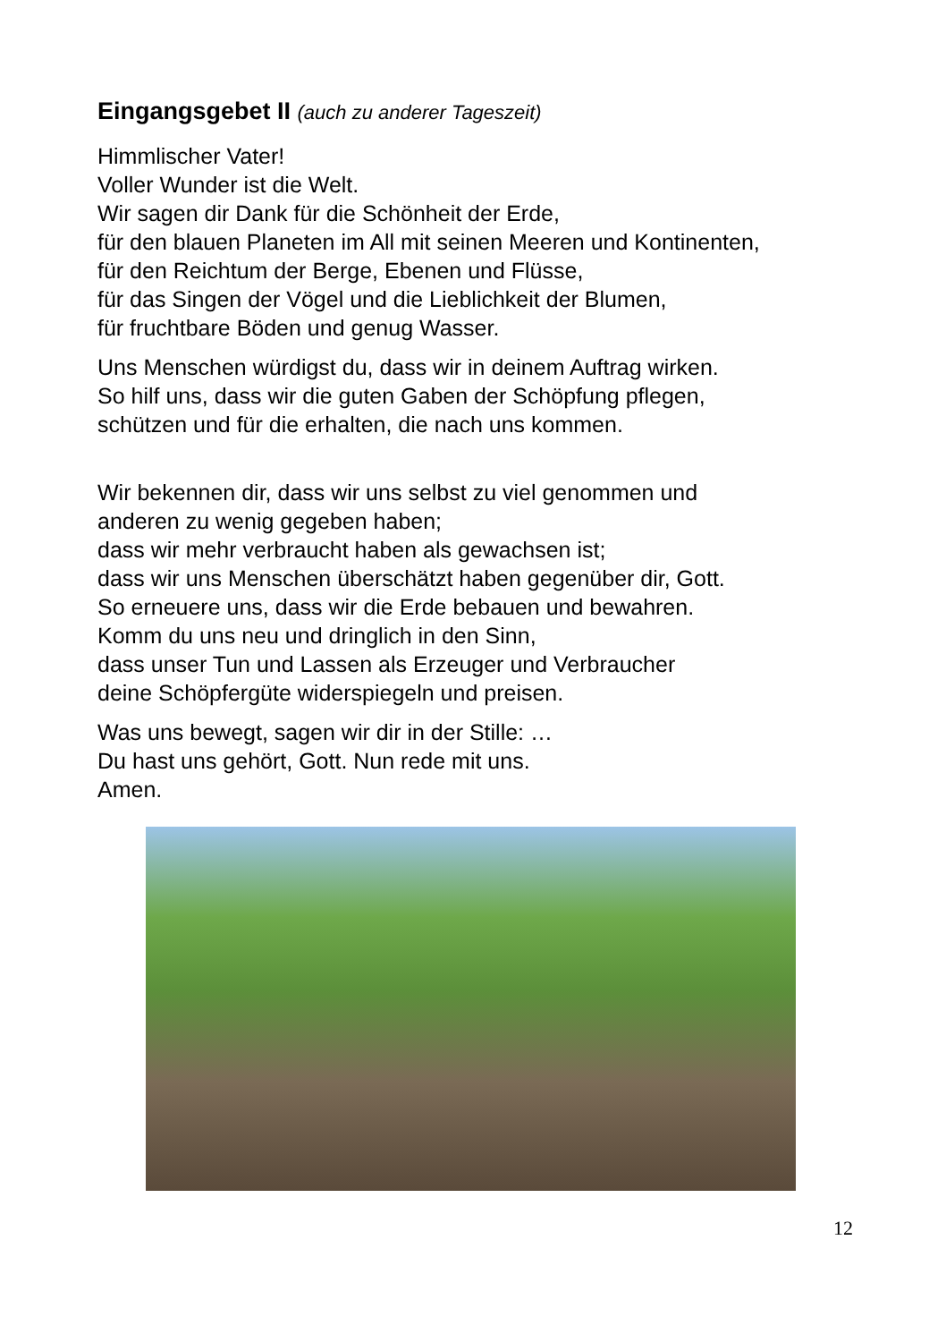Eingangsgebet II (auch zu anderer Tageszeit)
Himmlischer Vater!
Voller Wunder ist die Welt.
Wir sagen dir Dank für die Schönheit der Erde,
für den blauen Planeten im All mit seinen Meeren und Kontinenten,
für den Reichtum der Berge, Ebenen und Flüsse,
für das Singen der Vögel und die Lieblichkeit der Blumen,
für fruchtbare Böden und genug Wasser.
Uns Menschen würdigst du, dass wir in deinem Auftrag wirken.
So hilf uns, dass wir die guten Gaben der Schöpfung pflegen,
schützen und für die erhalten, die nach uns kommen.
Wir bekennen dir, dass wir uns selbst zu viel genommen und
anderen zu wenig gegeben haben;
dass wir mehr verbraucht haben als gewachsen ist;
dass wir uns Menschen überschätzt haben gegenüber dir, Gott.
So erneuere uns, dass wir die Erde bebauen und bewahren.
Komm du uns neu und dringlich in den Sinn,
dass unser Tun und Lassen als Erzeuger und Verbraucher
deine Schöpfergüte widerspiegeln und preisen.
Was uns bewegt, sagen wir dir in der Stille: …
Du hast uns gehört, Gott. Nun rede mit uns.
Amen.
12